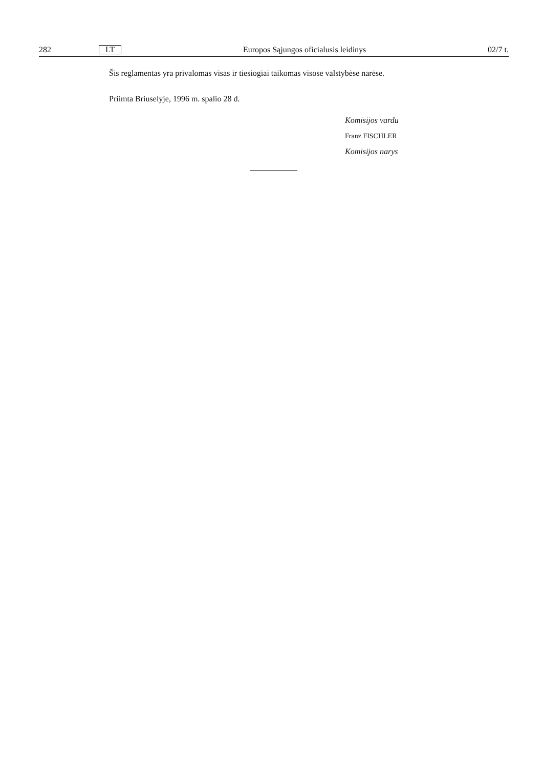282 LT Europos Sąjungos oficialusis leidinys 02/7 t.
Šis reglamentas yra privalomas visas ir tiesiogiai taikomas visose valstybėse narėse.
Priimta Briuselyje, 1996 m. spalio 28 d.
Komisijos vardu
Franz FISCHLER
Komisijos narys